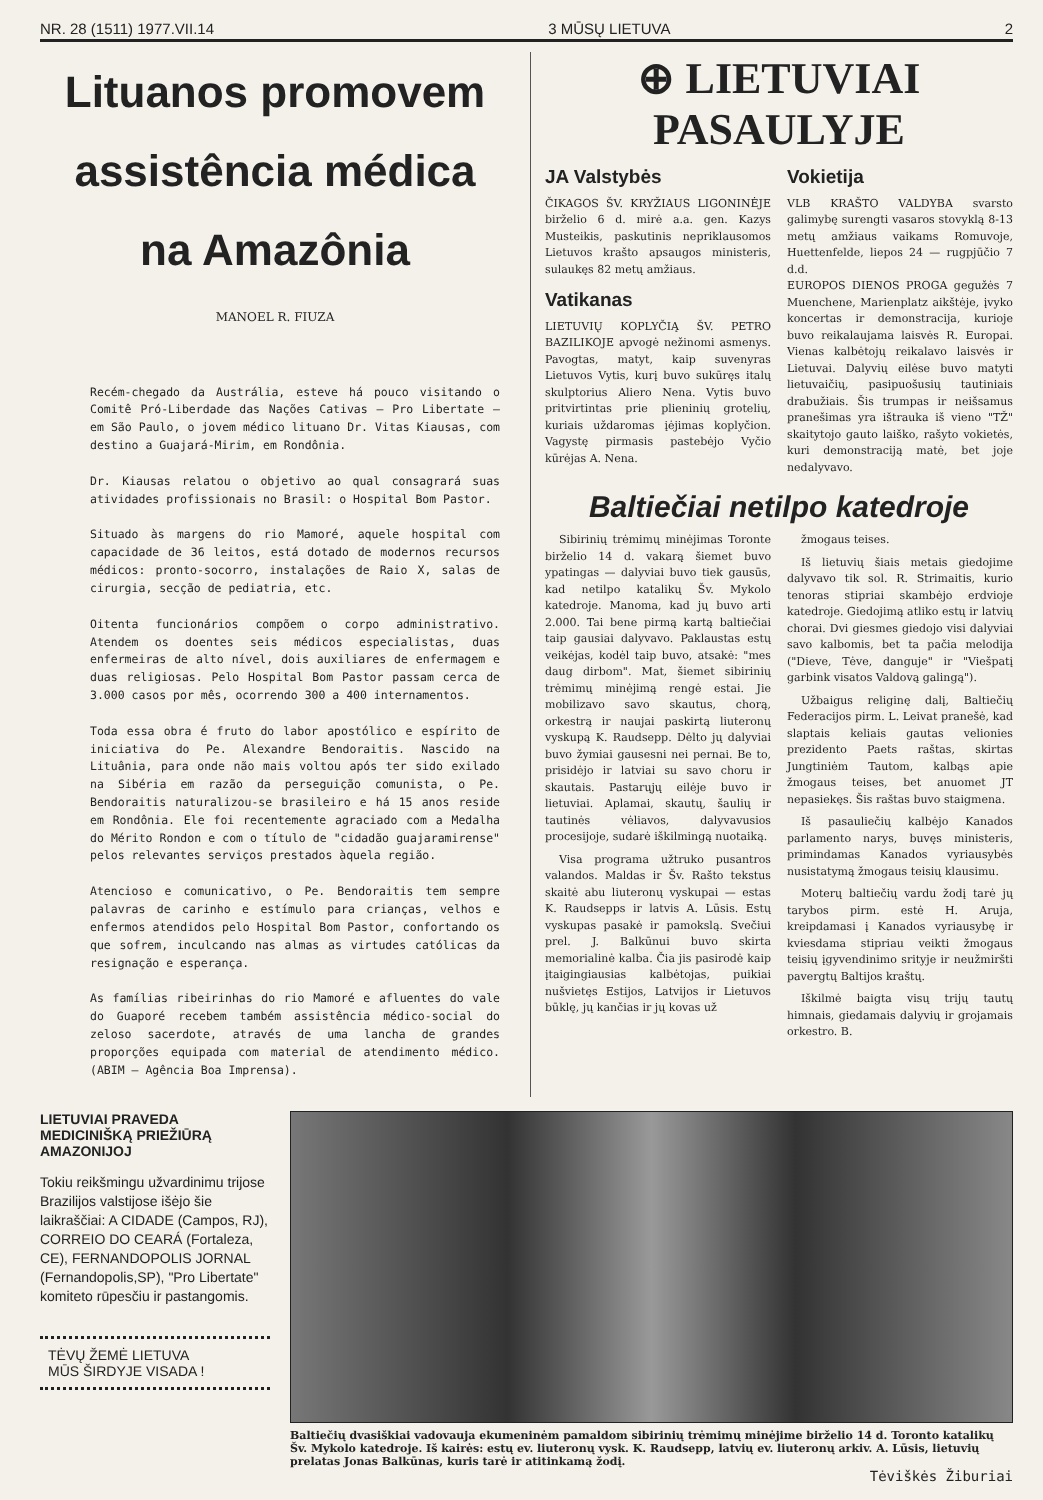NR. 28 (1511) 1977.VII.14 3 MŪSŲ LIETUVA 2
Lituanos promovem
assistência médica
na Amazônia
MANOEL R. FIUZA
Recém-chegado da Austrália, esteve há pouco visitando o Comitê Pró-Liberdade das Nações Cativas — Pro Libertate — em São Paulo, o jovem médico lituano Dr. Vitas Kiausas, com destino a Guajará-Mirim, em Rondônia.
Dr. Kiausas relatou o objetivo ao qual consagrará suas atividades profissionais no Brasil: o Hospital Bom Pastor.
Situado às margens do rio Mamoré, aquele hospital com capacidade de 36 leitos, está dotado de modernos recursos médicos: pronto-socorro, instalações de Raio X, salas de cirurgia, secção de pediatria, etc.
Oitenta funcionários compõem o corpo administrativo. Atendem os doentes seis médicos especialistas, duas enfermeiras de alto nível, dois auxiliares de enfermagem e duas religiosas. Pelo Hospital Bom Pastor passam cerca de 3.000 casos por mês, ocorrendo 300 a 400 internamentos.
Toda essa obra é fruto do labor apostólico e espírito de iniciativa do Pe. Alexandre Bendoraitis. Nascido na Lituânia, para onde não mais voltou após ter sido exilado na Sibéria em razão da perseguição comunista, o Pe. Bendoraitis naturalizou-se brasileiro e há 15 anos reside em Rondônia. Ele foi recentemente agraciado com a Medalha do Mérito Rondon e com o título de "cidadão guajaramirense" pelos relevantes serviços prestados àquela região.
Atencioso e comunicativo, o Pe. Bendoraitis tem sempre palavras de carinho e estímulo para crianças, velhos e enfermos atendidos pelo Hospital Bom Pastor, confortando os que sofrem, inculcando nas almas as virtudes católicas da resignação e esperança.
As famílias ribeirinhas do rio Mamoré e afluentes do vale do Guaporé recebem também assistência médico-social do zeloso sacerdote, através de uma lancha de grandes proporções equipada com material de atendimento médico. (ABIM — Agência Boa Imprensa).
⊕ LIETUVIAI PASAULYJE
JA Valstybės
ČIKAGOS ŠV. KRYŽIAUS LIGONINĖJE birželio 6 d. mirė a.a. gen. Kazys Musteikis, paskutinis nepriklausomos Lietuvos krašto apsaugos ministeris, sulaukęs 82 metų amžiaus.
Vatikanas
LIETUVIŲ KOPLYČIĄ ŠV. PETRO BAZILIKOJE apvogė nežinomi asmenys. Pavogtas, matyt, kaip suvenyras Lietuvos Vytis, kurį buvo sukūręs italų skulptorius Aliero Nena. Vytis buvo pritvirtintas prie plieninių grotelių, kuriais uždaromas įėjimas koplyčion. Vagystę pirmasis pastebėjo Vyčio kūrėjas A. Nena.
Vokietija
VLB KRAŠTO VALDYBA svarsto galimybę surengti vasaros stovyklą 8-13 metų amžiaus vaikams Romuvoje, Huettenfelde, liepos 24 — rugpjūčio 7 d.d.
EUROPOS DIENOS PROGA gegužės 7 Muenchene, Marienplatz aikštėje, įvyko koncertas ir demonstracija, kurioje buvo reikalaujama laisvės R. Europai. Vienas kalbėtojų reikalavo laisvės ir Lietuvai. Dalyvių eilėse buvo matyti lietuvaičių, pasipuošusių tautiniais drabužiais. Šis trumpas ir neišsamus pranešimas yra ištrauka iš vieno "TŽ" skaitytojo gauto laiško, rašyto vokietės, kuri demonstraciją matė, bet joje nedalyvavo.
Baltiečiai netilpo katedroje
Sibirinių trėmimų minėjimas Toronte birželio 14 d. vakarą šiemet buvo ypatingas — dalyviai buvo tiek gausūs, kad netilpo katalikų Šv. Mykolo katedroje. Manoma, kad jų buvo arti 2.000. Tai bene pirmą kartą baltiečiai taip gausiai dalyvavo. Paklaustas estų veikėjas, kodėl taip buvo, atsakė: "mes daug dirbom". Mat, šiemet sibirinių trėmimų minėjimą rengė estai. Jie mobilizavo savo skautus, chorą, orkestrą ir naujai paskirtą liuteronų vyskupą K. Raudsepp. Dėlto jų dalyviai buvo žymiai gausesni nei pernai. Be to, prisidėjo ir latviai su savo choru ir skautais. Pastarųjų eilėje buvo ir lietuviai. Aplamai, skautų, šaulių ir tautinės vėliavos, dalyvavusios procesijoje, sudarė iškilmingą nuotaiką.
Visa programa užtruko pusantros valandos. Maldas ir Šv. Rašto tekstus skaitė abu liuteronų vyskupai — estas K. Raudsepps ir latvis A. Lūsis. Estų vyskupas pasakė ir pamokslą. Svečiui prel. J. Balkūnui buvo skirta memorialinė kalba. Čia jis pasirodė kaip įtaigingiausias kalbėtojas, puikiai nušvietęs Estijos, Latvijos ir Lietuvos būklę, jų kančias ir jų kovas už
žmogaus teises.
Iš lietuvių šiais metais giedojime dalyvavo tik sol. R. Strimaitis, kurio tenoras stipriai skambėjo erdvioje katedroje. Giedojimą atliko estų ir latvių chorai. Dvi giesmes giedojo visi dalyviai savo kalbomis, bet ta pačia melodija ("Dieve, Tėve, danguje" ir "Viešpatį garbink visatos Valdovą galingą").
Užbaigus religinę dalį, Baltiečių Federacijos pirm. L. Leivat pranešė, kad slaptais keliais gautas velionies prezidento Paets raštas, skirtas Jungtiniėm Tautom, kalbąs apie žmogaus teises, bet anuomet JT nepasiekęs. Šis raštas buvo staigmena.
Iš pasauliečių kalbėjo Kanados parlamento narys, buvęs ministeris, primindamas Kanados vyriausybės nusistatymą žmogaus teisių klausimu.
Moterų baltiečių vardu žodį tarė jų tarybos pirm. estė H. Aruja, kreipdamasi į Kanados vyriausybę ir kviesdama stipriau veikti žmogaus teisių įgyvendinimo srityje ir neužmiršti pavergtų Baltijos kraštų.
Iškilmė baigta visų trijų tautų himnais, giedamais dalyvių ir grojamais orkestro. B.
LIETUVIAI PRAVEDA MEDICINIŠKĄ PRIEŽIŪRĄ AMAZONIJOJ
Tokiu reikšmingu užvardinimu trijose Brazilijos valstijose išėjo šie laikraščiai: A CIDADE (Campos, RJ), CORREIO DO CEARÁ (Fortaleza, CE), FERNANDOPOLIS JORNAL (Fernandopolis,SP), "Pro Libertate" komiteto rūpesčiu ir pastangomis.
TĖVŲ ŽEMĖ LIETUVA
MŪS ŠIRDYJE VISADA !
Baltiečių dvasiškiai vadovauja ekumeninėm pamaldom sibirinių trėmimų minėjime birželio 14 d. Toronto katalikų Šv. Mykolo katedroje. Iš kairės: estų ev. liuteronų vysk. K. Raudsepp, latvių ev. liuteronų arkiv. A. Lūsis, lietuvių prelatas Jonas Balkūnas, kuris tarė ir atitinkamą žodį.
Tėviškės Žiburiai